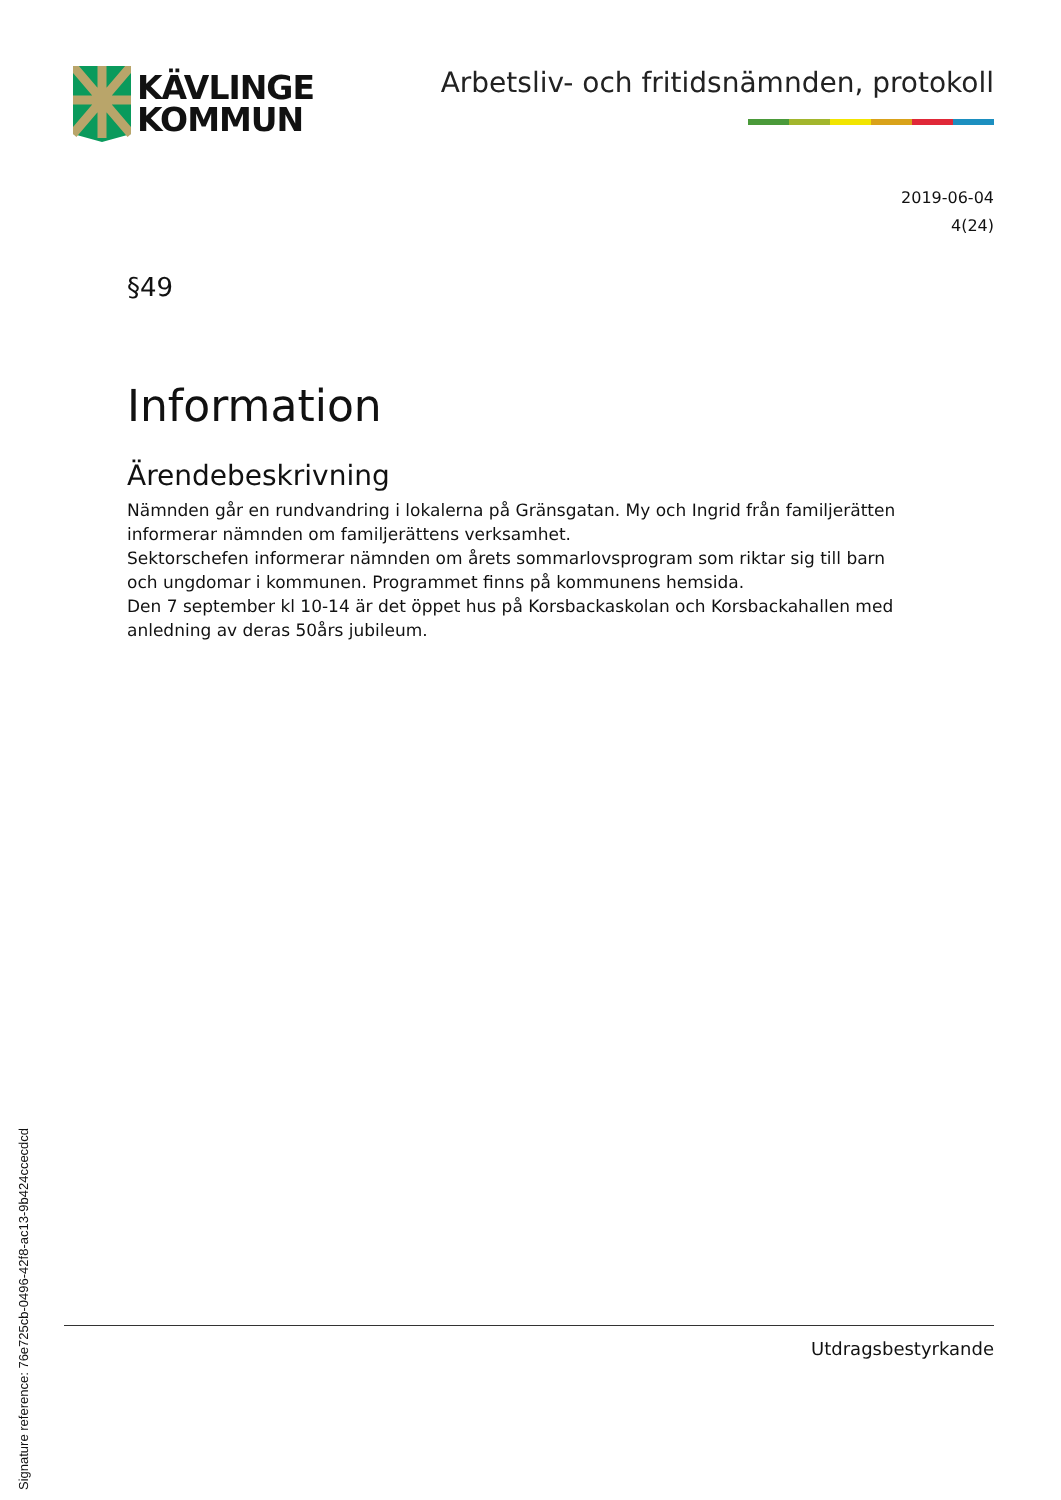KÄVLINGE
KOMMUN
Arbetsliv- och fritidsnämnden, protokoll
2019-06-04
4(24)
§49
Information
Ärendebeskrivning
Nämnden går en rundvandring i lokalerna på Gränsgatan. My och Ingrid från familjerätten informerar nämnden om familjerättens verksamhet.
Sektorschefen informerar nämnden om årets sommarlovsprogram som riktar sig till barn och ungdomar i kommunen. Programmet finns på kommunens hemsida.
Den 7 september kl 10-14 är det öppet hus på Korsbackaskolan och Korsbackahallen med anledning av deras 50års jubileum.
Utdragsbestyrkande
Signature reference: 76e725cb-0496-42f8-ac13-9b424ccecdcd